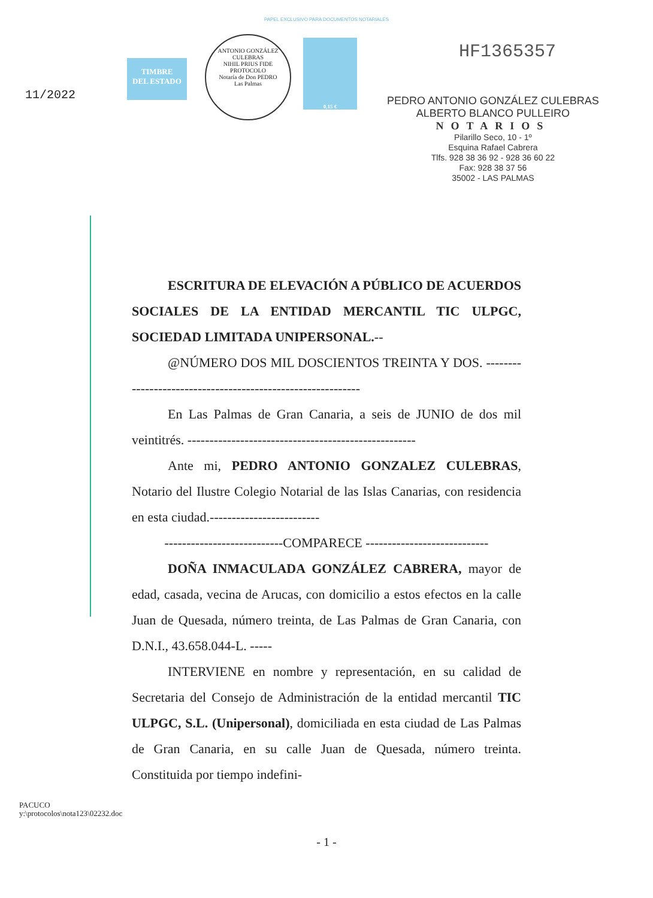PAPEL EXCLUSIVO PARA DOCUMENTOS NOTARIALES
11/2022
TIMBRE
DEL ESTADO
ANTONIO GONZÁLEZ CULEBRAS
NIHIL PRIUS FIDE
PROTOCOLO
Notaría de Don PEDRO
Las Palmas
0,15 €
HF1365357
PEDRO ANTONIO GONZÁLEZ CULEBRAS
ALBERTO BLANCO PULLEIRO
NOTARIOS
Pilarillo Seco, 10 - 1º
Esquina Rafael Cabrera
Tlfs. 928 38 36 92 - 928 36 60 22
Fax: 928 38 37 56
35002 - LAS PALMAS
ESCRITURA DE ELEVACIÓN A PÚBLICO DE ACUERDOS SOCIALES DE LA ENTIDAD MERCANTIL TIC ULPGC, SOCIEDAD LIMITADA UNIPERSONAL.--
@NÚMERO DOS MIL DOSCIENTOS TREINTA Y DOS. ------------------------------------------------------------
En Las Palmas de Gran Canaria, a seis de JUNIO de dos mil veintitrés. ----------------------------------------------------
Ante mi, PEDRO ANTONIO GONZALEZ CULEBRAS, Notario del Ilustre Colegio Notarial de las Islas Canarias, con residencia en esta ciudad.-------------------------
---------------------------COMPARECE ----------------------------
DOÑA INMACULADA GONZÁLEZ CABRERA, mayor de edad, casada, vecina de Arucas, con domicilio a estos efectos en la calle Juan de Quesada, número treinta, de Las Palmas de Gran Canaria, con D.N.I., 43.658.044-L. -----
INTERVIENE en nombre y representación, en su calidad de Secretaria del Consejo de Administración de la entidad mercantil TIC ULPGC, S.L. (Unipersonal), domiciliada en esta ciudad de Las Palmas de Gran Canaria, en su calle Juan de Quesada, número treinta. Constituida por tiempo indefini-
PACUCO
y:\protocolos\nota123\02232.doc
- 1 -